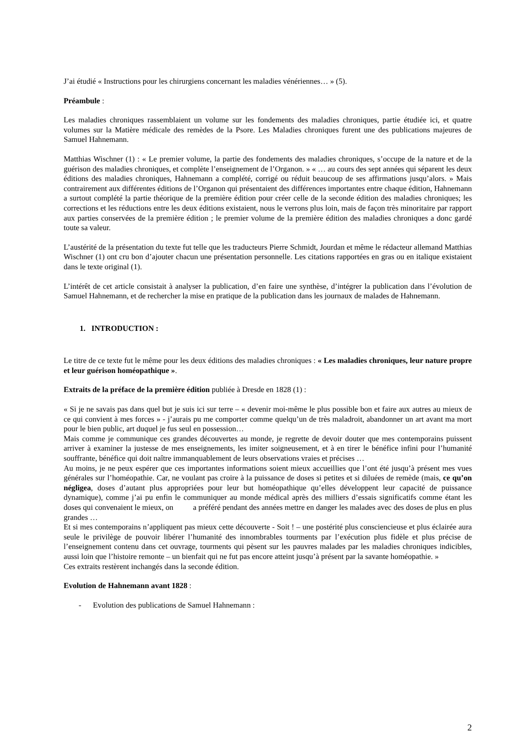J’ai étudié « Instructions pour les chirurgiens concernant les maladies vénériennes… » (5).
Préambule :
Les maladies chroniques rassemblaient un volume sur les fondements des maladies chroniques, partie étudiée ici, et quatre volumes sur la Matière médicale des remèdes de la Psore. Les Maladies chroniques furent une des publications majeures de Samuel Hahnemann.
Matthias Wischner (1) : « Le premier volume, la partie des fondements des maladies chroniques, s’occupe de la nature et de la guérison des maladies chroniques, et complète l’enseignement de l’Organon. » « … au cours des sept années qui séparent les deux éditions des maladies chroniques, Hahnemann a complété, corrigé ou réduit beaucoup de ses affirmations jusqu’alors. » Mais contrairement aux différentes éditions de l’Organon qui présentaient des différences importantes entre chaque édition, Hahnemann a surtout complété la partie théorique de la première édition pour créer celle de la seconde édition des maladies chroniques; les corrections et les réductions entre les deux éditions existaient, nous le verrons plus loin, mais de façon très minoritaire par rapport aux parties conservées de la première édition ; le premier volume de la première édition des maladies chroniques a donc gardé toute sa valeur.
L’austérité de la présentation du texte fut telle que les traducteurs Pierre Schmidt, Jourdan et même le rédacteur allemand Matthias Wischner (1) ont cru bon d’ajouter chacun une présentation personnelle. Les citations rapportées en gras ou en italique existaient dans le texte original (1).
L’intérêt de cet article consistait à analyser la publication, d’en faire une synthèse, d’intégrer la publication dans l’évolution de Samuel Hahnemann, et de rechercher la mise en pratique de la publication dans les journaux de malades de Hahnemann.
1. INTRODUCTION :
Le titre de ce texte fut le même pour les deux éditions des maladies chroniques : « Les maladies chroniques, leur nature propre et leur guérison homéopathique ».
Extraits de la préface de la première édition publiée à Dresde en 1828 (1) :
« Si je ne savais pas dans quel but je suis ici sur terre – « devenir moi-même le plus possible bon et faire aux autres au mieux de ce qui convient à mes forces » - j’aurais pu me comporter comme quelqu’un de très maladroit, abandonner un art avant ma mort pour le bien public, art duquel je fus seul en possession…
Mais comme je communique ces grandes découvertes au monde, je regrette de devoir douter que mes contemporains puissent arriver à examiner la justesse de mes enseignements, les imiter soigneusement, et à en tirer le bénéfice infini pour l’humanité souffrante, bénéfice qui doit naître immanquablement de leurs observations vraies et précises …
Au moins, je ne peux espérer que ces importantes informations soient mieux accueillies que l’ont été jusqu’à présent mes vues générales sur l’homéopathie. Car, ne voulant pas croire à la puissance de doses si petites et si diluées de remède (mais, ce qu’on négligea, doses d’autant plus appropriées pour leur but homéopathique qu’elles développent leur capacité de puissance dynamique), comme j’ai pu enfin le communiquer au monde médical après des milliers d’essais significatifs comme étant les doses qui convenaient le mieux, on a préféré pendant des années mettre en danger les malades avec des doses de plus en plus grandes …
Et si mes contemporains n’appliquent pas mieux cette découverte - Soit ! – une postérité plus consciencieuse et plus éclairée aura seule le privilège de pouvoir libérer l’humanité des innombrables tourments par l’exécution plus fidèle et plus précise de l’enseignement contenu dans cet ouvrage, tourments qui pèsent sur les pauvres malades par les maladies chroniques indicibles, aussi loin que l’histoire remonte – un bienfait qui ne fut pas encore atteint jusqu’à présent par la savante homéopathie. »
Ces extraits restèrent inchangés dans la seconde édition.
Evolution de Hahnemann avant 1828 :
- Evolution des publications de Samuel Hahnemann :
2